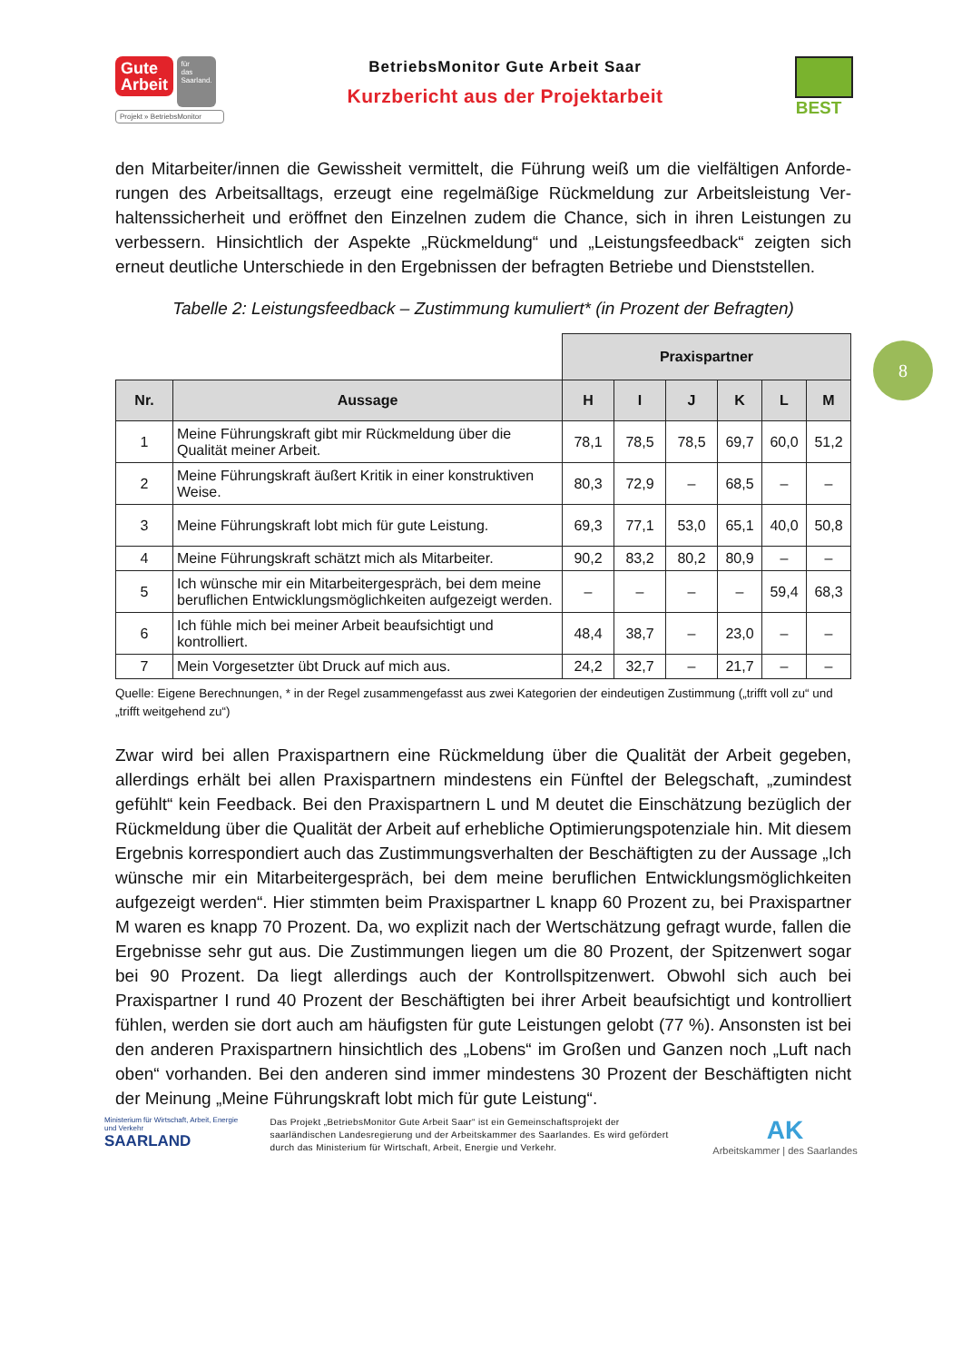Gute
Arbeit für
das
Saarland.
Projekt » BetriebsMonitor
BetriebsMonitor Gute Arbeit Saar
Kurzbericht aus der Projektarbeit
BEST
8
den Mitarbeiter/innen die Gewissheit vermittelt, die Führung weiß um die vielfältigen Anforde­rungen des Arbeitsalltags, erzeugt eine regelmäßige Rückmeldung zur Arbeitsleistung Ver­haltenssicherheit und eröffnet den Einzelnen zudem die Chance, sich in ihren Leistungen zu verbessern. Hinsichtlich der Aspekte „Rückmeldung“ und „Leistungsfeedback“ zeigten sich erneut deutliche Unterschiede in den Ergebnissen der befragten Betriebe und Dienststellen.
Tabelle 2: Leistungsfeedback – Zustimmung kumuliert* (in Prozent der Befragten)
| | | Praxispartner | | | | | |
| Nr. | Aussage | H | I | J | K | L | M |
| 1 | Meine Führungskraft gibt mir Rückmeldung über die Qualität meiner Arbeit. | 78,1 | 78,5 | 78,5 | 69,7 | 60,0 | 51,2 |
| 2 | Meine Führungskraft äußert Kritik in einer konstruktiven Weise. | 80,3 | 72,9 | – | 68,5 | – | – |
| 3 | Meine Führungskraft lobt mich für gute Leistung. | 69,3 | 77,1 | 53,0 | 65,1 | 40,0 | 50,8 |
| 4 | Meine Führungskraft schätzt mich als Mitarbeiter. | 90,2 | 83,2 | 80,2 | 80,9 | – | – |
| 5 | Ich wünsche mir ein Mitarbeitergespräch, bei dem meine beruflichen Entwicklungsmöglichkeiten aufgezeigt werden. | – | – | – | – | 59,4 | 68,3 |
| 6 | Ich fühle mich bei meiner Arbeit beaufsichtigt und kontrolliert. | 48,4 | 38,7 | – | 23,0 | – | – |
| 7 | Mein Vorgesetzter übt Druck auf mich aus. | 24,2 | 32,7 | – | 21,7 | – | – |
Quelle: Eigene Berechnungen, * in der Regel zusammengefasst aus zwei Kategorien der eindeutigen Zustimmung („trifft voll zu“ und „trifft weitgehend zu“)
Zwar wird bei allen Praxispartnern eine Rückmeldung über die Qualität der Arbeit gegeben, allerdings erhält bei allen Praxispartnern mindestens ein Fünftel der Belegschaft, „zumindest gefühlt“ kein Feedback. Bei den Praxispartnern L und M deutet die Einschätzung bezüglich der Rückmeldung über die Qualität der Arbeit auf erhebliche Optimierungspotenziale hin. Mit diesem Ergebnis korrespondiert auch das Zustimmungsverhalten der Beschäftigten zu der Aussage „Ich wünsche mir ein Mitarbeitergespräch, bei dem meine beruflichen Entwick­lungsmöglichkeiten aufgezeigt werden“. Hier stimmten beim Praxispartner L knapp 60 Pro­zent zu, bei Praxispartner M waren es knapp 70 Prozent. Da, wo explizit nach der Wert­schätzung gefragt wurde, fallen die Ergebnisse sehr gut aus. Die Zustimmungen liegen um die 80 Prozent, der Spitzenwert sogar bei 90 Prozent. Da liegt allerdings auch der Kontroll­spitzenwert. Obwohl sich auch bei Praxispartner I rund 40 Prozent der Beschäftigten bei ih­rer Arbeit beaufsichtigt und kontrolliert fühlen, werden sie dort auch am häufigsten für gute Leistungen gelobt (77 %). Ansonsten ist bei den anderen Praxispartnern hinsichtlich des „Lobens“ im Großen und Ganzen noch „Luft nach oben“ vorhanden. Bei den anderen sind immer mindestens 30 Prozent der Beschäftigten nicht der Meinung „Meine Führungskraft lobt mich für gute Leistung“.
Ministerium für Wirtschaft, Arbeit, Energie und Verkehr
SAARLAND
Das Projekt „BetriebsMonitor Gute Arbeit Saar“ ist ein Gemeinschaftsprojekt der saarländischen Landesregierung und der Arbeitskammer des Saarlandes. Es wird gefördert durch das Ministerium für Wirtschaft, Arbeit, Energie und Verkehr.
AK
Arbeitskammer | des Saarlandes